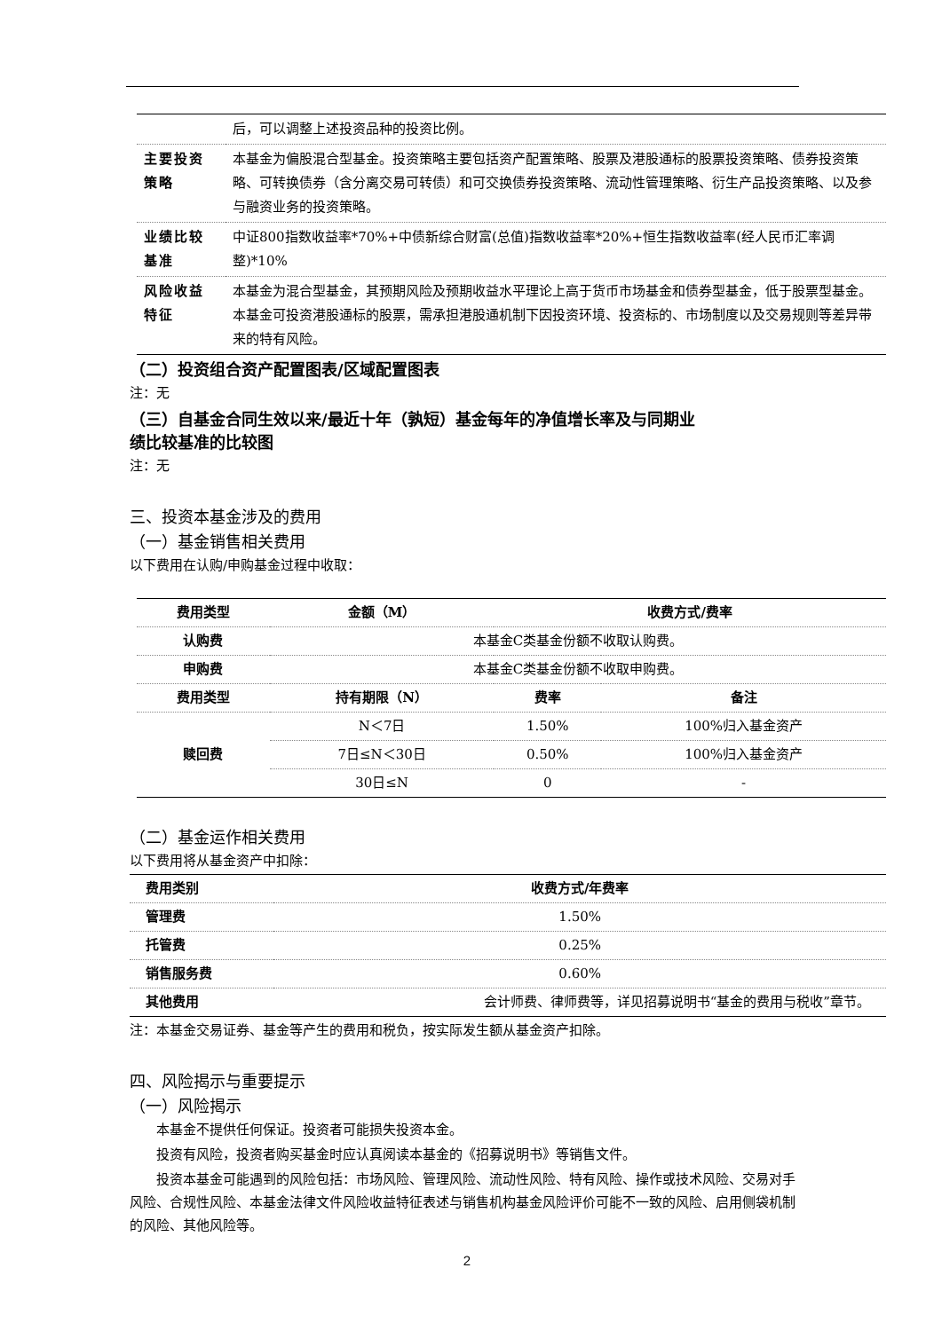| | 后，可以调整上述投资品种的投资比例。 |
| 主要投资策略 | 本基金为偏股混合型基金。投资策略主要包括资产配置策略、股票及港股通标的股票投资策略、债券投资策略、可转换债券（含分离交易可转债）和可交换债券投资策略、流动性管理策略、衍生产品投资策略、以及参与融资业务的投资策略。 |
| 业绩比较基准 | 中证800指数收益率*70%+中债新综合财富(总值)指数收益率*20%+恒生指数收益率(经人民币汇率调整)*10% |
| 风险收益特征 | 本基金为混合型基金，其预期风险及预期收益水平理论上高于货币市场基金和债券型基金，低于股票型基金。本基金可投资港股通标的股票，需承担港股通机制下因投资环境、投资标的、市场制度以及交易规则等差异带来的特有风险。 |
（二）投资组合资产配置图表/区域配置图表
注：无
（三）自基金合同生效以来/最近十年（孰短）基金每年的净值增长率及与同期业
绩比较基准的比较图
注：无
三、投资本基金涉及的费用
（一）基金销售相关费用
以下费用在认购/申购基金过程中收取：
| 费用类型 | 金额（M） | 收费方式/费率 | |
| --- | --- | --- | --- |
| 认购费 | 本基金C类基金份额不收取认购费。 | | |
| 申购费 | 本基金C类基金份额不收取申购费。 | | |
| 费用类型 | 持有期限（N） | 费率 | 备注 |
| 赎回费 | N＜7日 | 1.50% | 100%归入基金资产 |
| | 7日≤N＜30日 | 0.50% | 100%归入基金资产 |
| | 30日≤N | 0 | - |
（二）基金运作相关费用
以下费用将从基金资产中扣除：
| 费用类别 | 收费方式/年费率 |
| --- | --- |
| 管理费 | 1.50% |
| 托管费 | 0.25% |
| 销售服务费 | 0.60% |
| 其他费用 | 会计师费、律师费等，详见招募说明书“基金的费用与税收”章节。 |
注：本基金交易证券、基金等产生的费用和税负，按实际发生额从基金资产扣除。
四、风险揭示与重要提示
（一）风险揭示
本基金不提供任何保证。投资者可能损失投资本金。
投资有风险，投资者购买基金时应认真阅读本基金的《招募说明书》等销售文件。
投资本基金可能遇到的风险包括：市场风险、管理风险、流动性风险、特有风险、操作或技术风险、交易对手风险、合规性风险、本基金法律文件风险收益特征表述与销售机构基金风险评价可能不一致的风险、启用侧袋机制的风险、其他风险等。
2